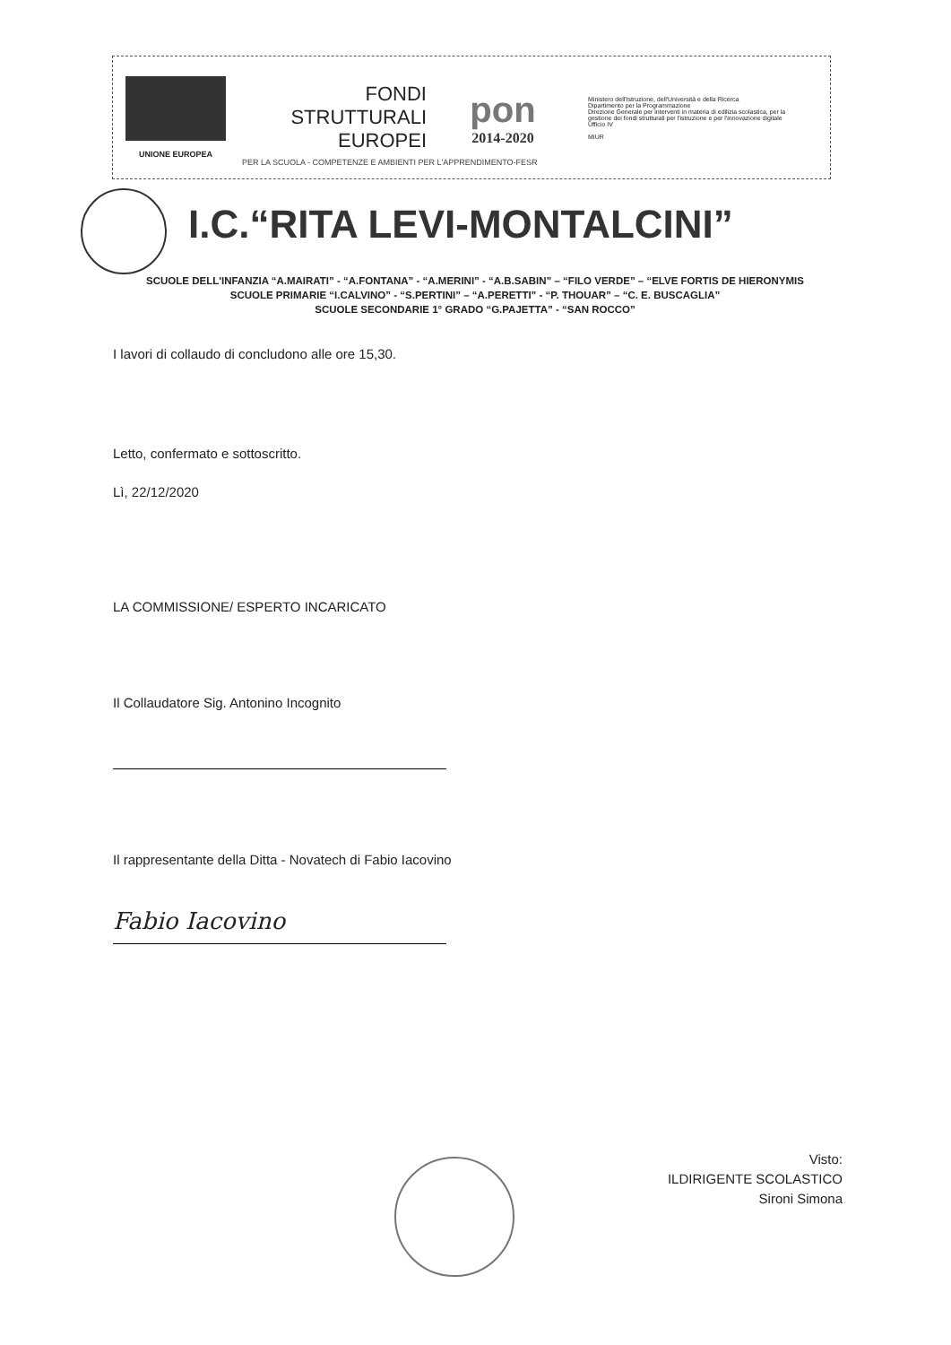UNIONE EUROPEA
FONDI
STRUTTURALI
EUROPEI
pon
2014-2020
Ministero dell'Istruzione, dell'Università e della Ricerca
Dipartimento per la Programmazione
Direzione Generale per interventi in materia di edilizia scolastica, per la gestione dei fondi strutturali per l'istruzione e per l'innovazione digitale
Ufficio IV
MIUR
PER LA SCUOLA - COMPETENZE E AMBIENTI PER L'APPRENDIMENTO-FESR
I.C.“RITA LEVI-MONTALCINI”
SCUOLE DELL'INFANZIA “A.MAIRATI” - “A.FONTANA” - “A.MERINI” - “A.B.SABIN” – “FILO VERDE” – “ELVE FORTIS DE HIERONYMIS
SCUOLE PRIMARIE “I.CALVINO” - “S.PERTINI” – “A.PERETTI” - “P. THOUAR” – “C. E. BUSCAGLIA”
SCUOLE SECONDARIE 1° GRADO “G.PAJETTA” - “SAN ROCCO”
I lavori di collaudo di concludono alle ore 15,30.
Letto, confermato e sottoscritto.
Lì, 22/12/2020
LA COMMISSIONE/ ESPERTO INCARICATO
Il Collaudatore Sig. Antonino Incognito
Il rappresentante della Ditta - Novatech di Fabio Iacovino
Fabio Iacovino
Visto:
ILDIRIGENTE SCOLASTICO
Sironi Simona